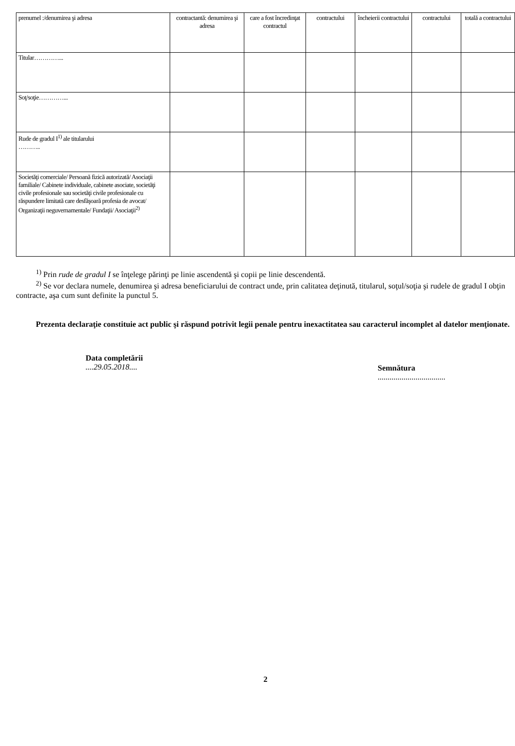| prenumel :/denumirea şi adresa | contractantă: denumirea şi adresa | care a fost încredinţat contractul | contractului | încheierii contractului | contractului | totală a contractului |
| Titular…………... | | | | | | |
| Soţ/soţie…………... | | | | | | |
| Rude de gradul I<sup>1)</sup> ale titularului ……….. | | | | | | |
| Societăţi comerciale/ Persoană fizică autorizată/ Asociaţii familiale/ Cabinete individuale, cabinete asociate, societăţi civile profesionale sau societăţi civile profesionale cu răspundere limitată care desfăşoară profesia de avocat/ Organizaţii neguvernamentale/ Fundaţii/ Asociaţii<sup>2)</sup> | | | | | | |
<sup>1)</sup> Prin rude de gradul I se înţelege părinţi pe linie ascendentă şi copii pe linie descendentă.
<sup>2)</sup> Se vor declara numele, denumirea şi adresa beneficiarului de contract unde, prin calitatea deţinută, titularul, soţul/soţia şi rudele de gradul I obţin contracte, aşa cum sunt definite la punctul 5.
Prezenta declaraţie constituie act public şi răspund potrivit legii penale pentru inexactitatea sau caracterul incomplet al datelor menţionate.
Data completării
....29.05.2018....
Semnătura
..................................
2